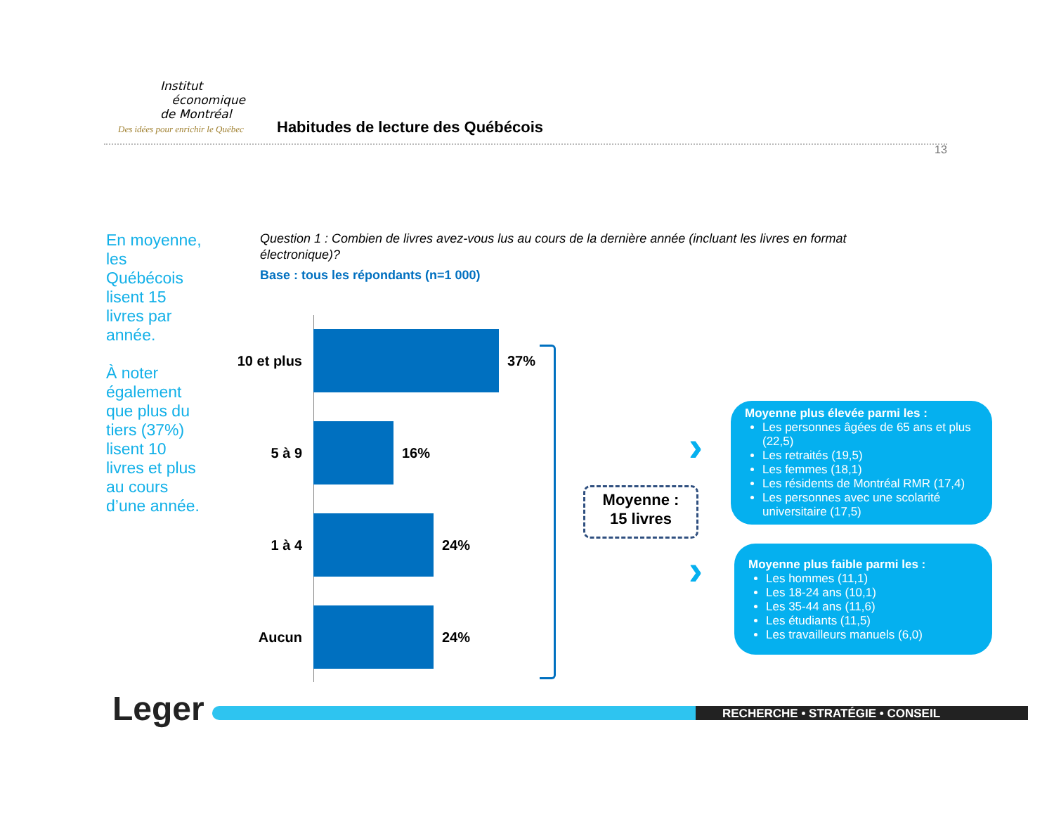Institut
économique
de Montréal
Des idées pour enrichir le Québec
Habitudes de lecture des Québécois
13
En moyenne, les Québécois lisent 15 livres par année.
À noter également que plus du tiers (37%) lisent 10 livres et plus au cours d’une année.
Question 1 : Combien de livres avez-vous lus au cours de la dernière année (incluant les livres en format électronique)?
Base : tous les répondants (n=1 000)
10 et plus
37%
5 à 9 16%
1 à 4 24%
Aucun 24%
Moyenne :
15 livres
›
›
Moyenne plus élevée parmi les :
Les personnes âgées de 65 ans et plus (22,5)
Les retraités (19,5)
Les femmes (18,1)
Les résidents de Montréal RMR (17,4)
Les personnes avec une scolarité universitaire (17,5)
Moyenne plus faible parmi les :
Les hommes (11,1)
Les 18-24 ans (10,1)
Les 35-44 ans (11,6)
Les étudiants (11,5)
Les travailleurs manuels (6,0)
Leger RECHERCHE • STRATÉGIE • CONSEIL